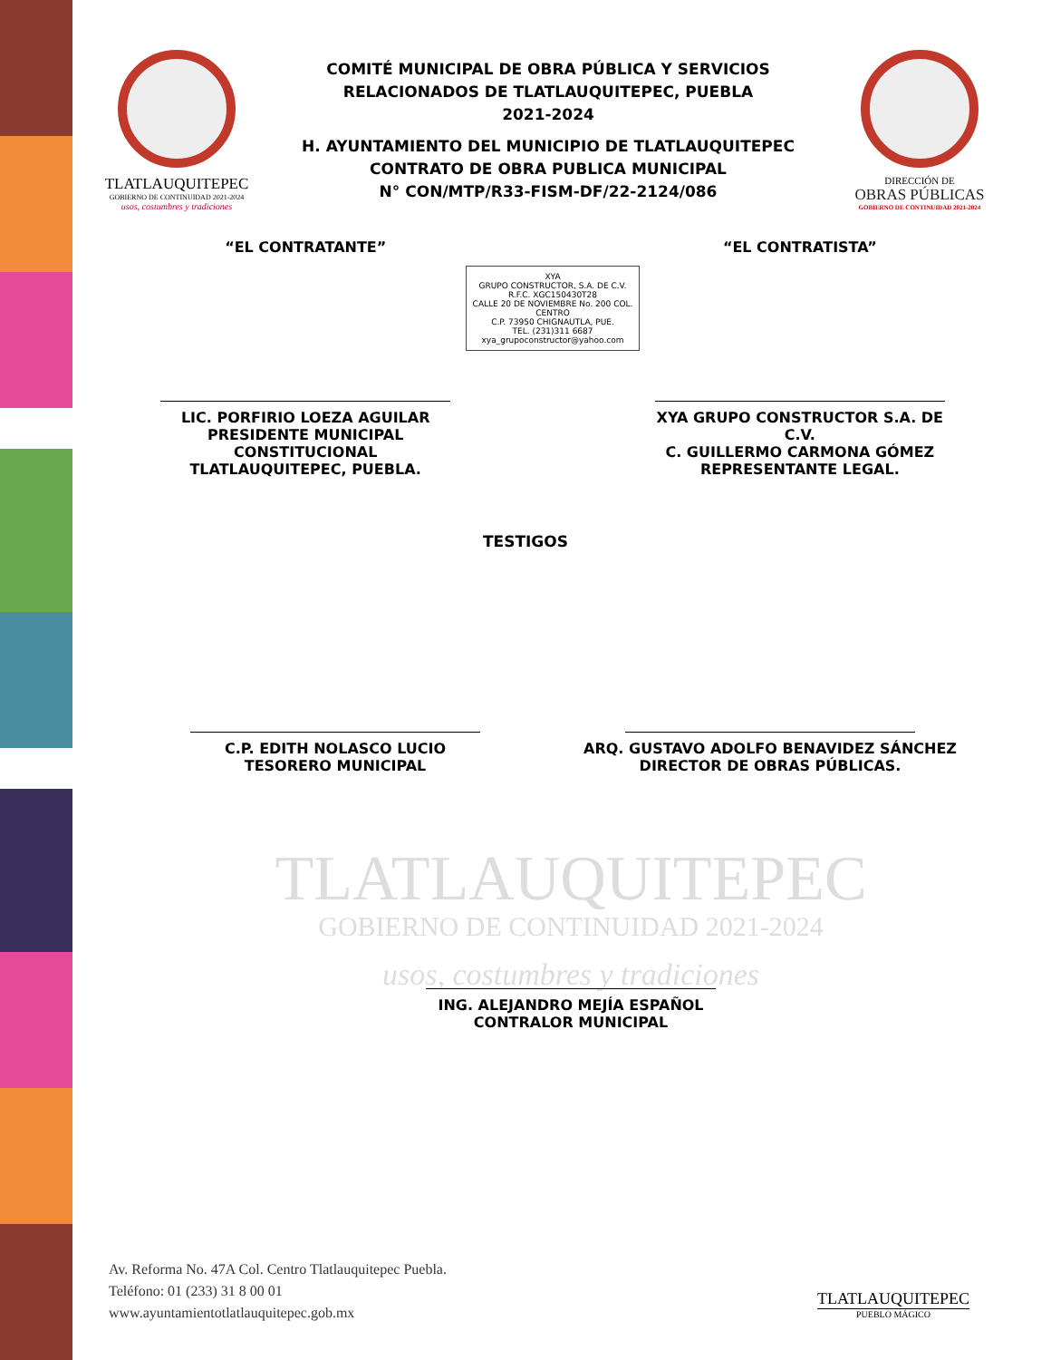TLATLAUQUITEPEC
GOBIERNO DE CONTINUIDAD 2021-2024
usos, costumbres y tradiciones
COMITÉ MUNICIPAL DE OBRA PÚBLICA Y SERVICIOS
RELACIONADOS DE TLATLAUQUITEPEC, PUEBLA
2021-2024
H. AYUNTAMIENTO DEL MUNICIPIO DE TLATLAUQUITEPEC
CONTRATO DE OBRA PUBLICA MUNICIPAL
N° CON/MTP/R33-FISM-DF/22-2124/086
DIRECCIÓN DE
OBRAS PÚBLICAS
GOBIERNO DE CONTINUIDAD 2021-2024
“EL CONTRATANTE”
LIC. PORFIRIO LOEZA AGUILAR
PRESIDENTE MUNICIPAL CONSTITUCIONAL
TLATLAUQUITEPEC, PUEBLA.
XYA
GRUPO CONSTRUCTOR, S.A. DE C.V.
R.F.C. XGC150430T28
CALLE 20 DE NOVIEMBRE No. 200 COL. CENTRO
C.P. 73950 CHIGNAUTLA, PUE.
TEL. (231)311 6687
xya_grupoconstructor@yahoo.com
“EL CONTRATISTA”
XYA GRUPO CONSTRUCTOR S.A. DE C.V.
C. GUILLERMO CARMONA GÓMEZ
REPRESENTANTE LEGAL.
TESTIGOS
C.P. EDITH NOLASCO LUCIO
TESORERO MUNICIPAL
ARQ. GUSTAVO ADOLFO BENAVIDEZ SÁNCHEZ
DIRECTOR DE OBRAS PÚBLICAS.
TLATLAUQUITEPEC
GOBIERNO DE CONTINUIDAD 2021-2024
usos, costumbres y tradiciones
ING. ALEJANDRO MEJÍA ESPAÑOL
CONTRALOR MUNICIPAL
Av. Reforma No. 47A Col. Centro Tlatlauquitepec Puebla.
Teléfono: 01 (233) 31 8 00 01
www.ayuntamientotlatlauquitepec.gob.mx
TLATLAUQUITEPEC
PUEBLO MÁGICO